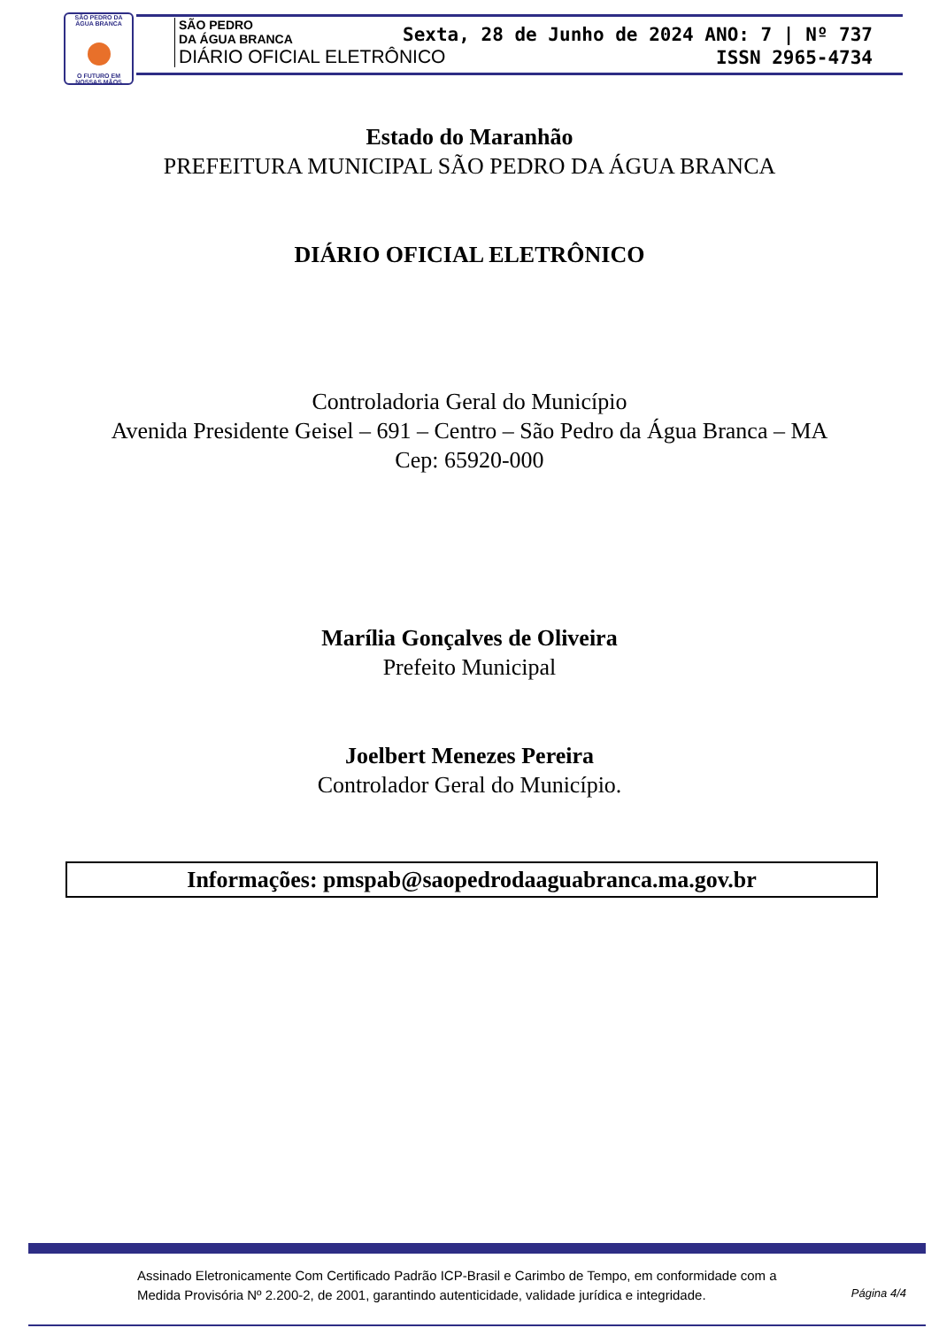SÃO PEDRO DA ÁGUA BRANCA
O FUTURO EM NOSSAS MÃOS
SÃO PEDRO
DA ÁGUA BRANCA
DIÁRIO OFICIAL ELETRÔNICO
Sexta, 28 de Junho de 2024 ANO: 7 | Nº 737
ISSN 2965-4734
Estado do Maranhão
PREFEITURA MUNICIPAL SÃO PEDRO DA ÁGUA BRANCA
DIÁRIO OFICIAL ELETRÔNICO
Controladoria Geral do Município
Avenida Presidente Geisel – 691 – Centro – São Pedro da Água Branca – MA
Cep: 65920-000
Marília Gonçalves de Oliveira
Prefeito Municipal
Joelbert Menezes Pereira
Controlador Geral do Município.
Informações: pmspab@saopedrodaaguabranca.ma.gov.br
Assinado Eletronicamente Com Certificado Padrão ICP-Brasil e Carimbo de Tempo, em conformidade com a
Medida Provisória Nº 2.200-2, de 2001, garantindo autenticidade, validade jurídica e integridade.
Página 4/4